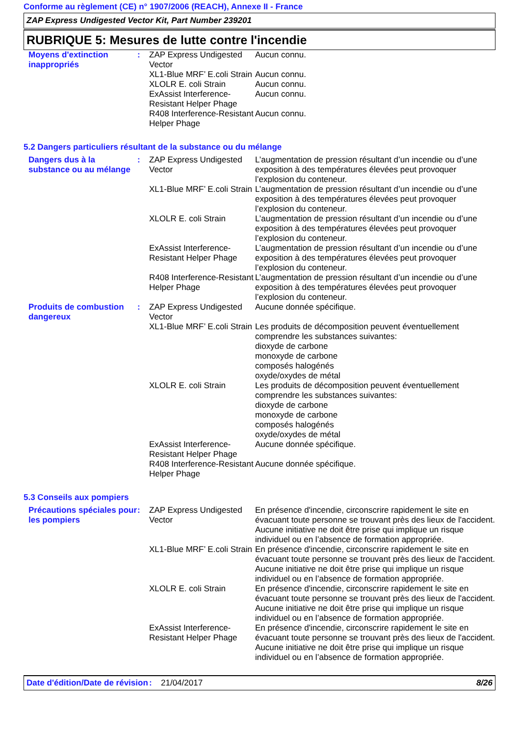Conforme au règlement (CE) n° 1907/2006 (REACH), Annexe II - France
ZAP Express Undigested Vector Kit, Part Number 239201
RUBRIQUE 5: Mesures de lutte contre l'incendie
| Moyens d'extinction inappropriés | : | ZAP Express Undigested Vector | Aucun connu. |
| | | XL1-Blue MRF’ E.coli Strain | Aucun connu. |
| | | XLOLR E. coli Strain | Aucun connu. |
| | | ExAssist Interference-Resistant Helper Phage | Aucun connu. |
| | | R408 Interference-Resistant Helper Phage | Aucun connu. |
5.2 Dangers particuliers résultant de la substance ou du mélange
| Dangers dus à la substance ou au mélange | : | ZAP Express Undigested Vector | L’augmentation de pression résultant d’un incendie ou d’une exposition à des températures élevées peut provoquer l’explosion du conteneur. |
| | | XL1-Blue MRF’ E.coli Strain | L’augmentation de pression résultant d’un incendie ou d’une exposition à des températures élevées peut provoquer l’explosion du conteneur. |
| | | XLOLR E. coli Strain | L’augmentation de pression résultant d’un incendie ou d’une exposition à des températures élevées peut provoquer l’explosion du conteneur. |
| | | ExAssist Interference-Resistant Helper Phage | L’augmentation de pression résultant d’un incendie ou d’une exposition à des températures élevées peut provoquer l’explosion du conteneur. |
| | | R408 Interference-Resistant Helper Phage | L’augmentation de pression résultant d’un incendie ou d’une exposition à des températures élevées peut provoquer l’explosion du conteneur. |
| Produits de combustion dangereux | : | ZAP Express Undigested Vector | Aucune donnée spécifique. |
| | | XL1-Blue MRF’ E.coli Strain | Les produits de décomposition peuvent éventuellement comprendre les substances suivantes: dioxyde de carbone monoxyde de carbone composés halogénés oxyde/oxydes de métal |
| | | XLOLR E. coli Strain | Les produits de décomposition peuvent éventuellement comprendre les substances suivantes: dioxyde de carbone monoxyde de carbone composés halogénés oxyde/oxydes de métal |
| | | ExAssist Interference-Resistant Helper Phage | Aucune donnée spécifique. |
| | | R408 Interference-Resistant Helper Phage | Aucune donnée spécifique. |
5.3 Conseils aux pompiers
| Précautions spéciales pour les pompiers | : | ZAP Express Undigested Vector | En présence d'incendie, circonscrire rapidement le site en évacuant toute personne se trouvant près des lieux de l'accident. Aucune initiative ne doit être prise qui implique un risque individuel ou en l’absence de formation appropriée. |
| | | XL1-Blue MRF’ E.coli Strain | En présence d'incendie, circonscrire rapidement le site en évacuant toute personne se trouvant près des lieux de l'accident. Aucune initiative ne doit être prise qui implique un risque individuel ou en l’absence de formation appropriée. |
| | | XLOLR E. coli Strain | En présence d'incendie, circonscrire rapidement le site en évacuant toute personne se trouvant près des lieux de l'accident. Aucune initiative ne doit être prise qui implique un risque individuel ou en l’absence de formation appropriée. |
| | | ExAssist Interference-Resistant Helper Phage | En présence d'incendie, circonscrire rapidement le site en évacuant toute personne se trouvant près des lieux de l'accident. Aucune initiative ne doit être prise qui implique un risque individuel ou en l’absence de formation appropriée. |
Date d'édition/Date de révision
: 21/04/2017 8/26